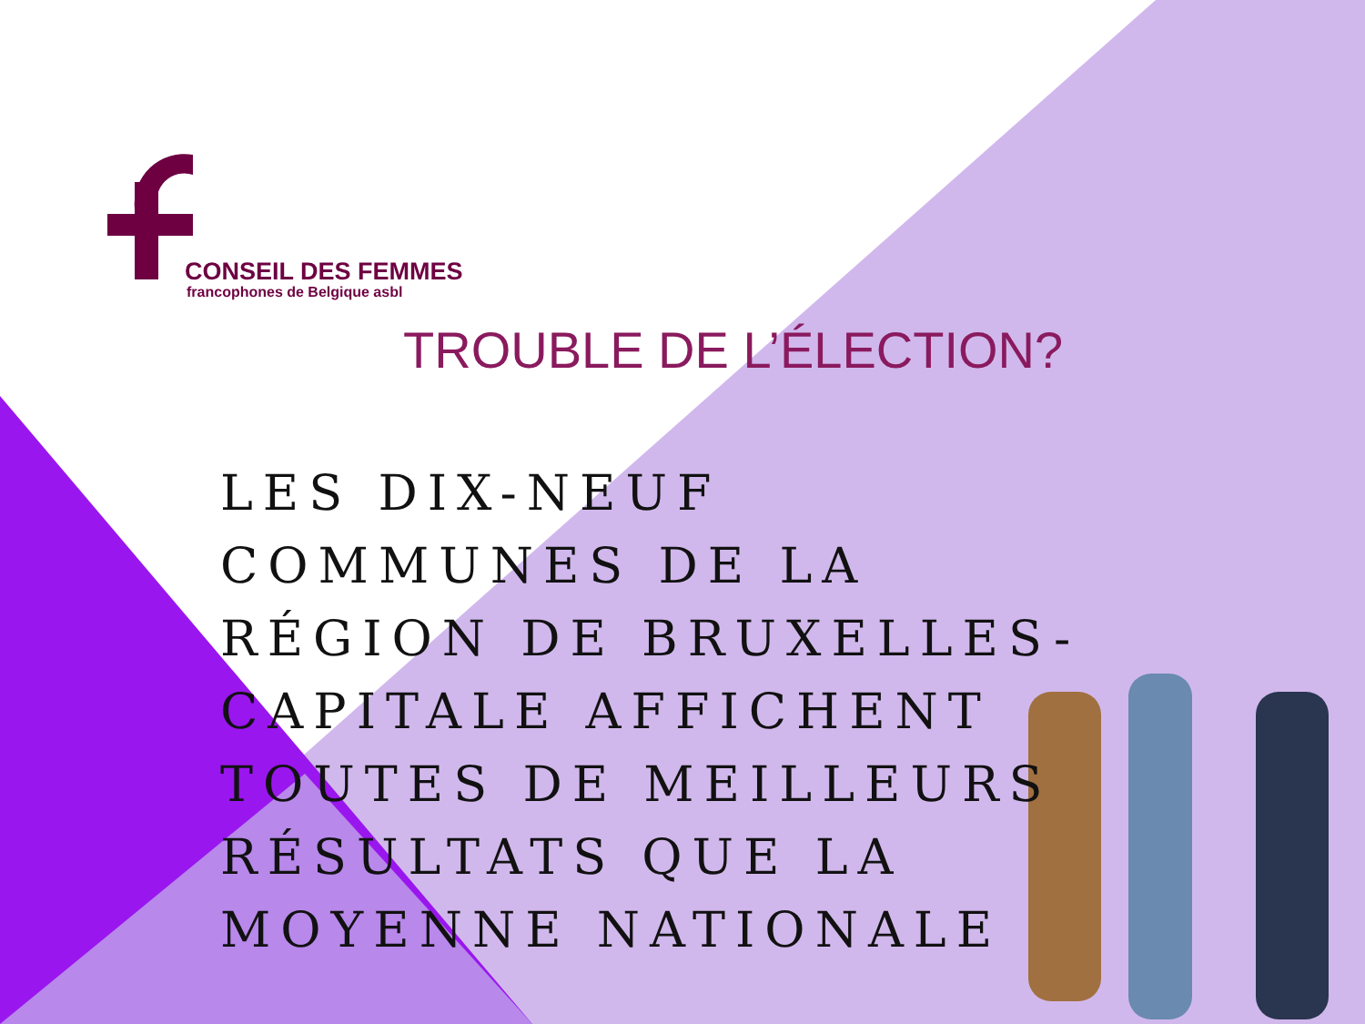CONSEIL DES FEMMES
francophones de Belgique asbl
TROUBLE DE L’ÉLECTION?
LES DIX-NEUF COMMUNES DE LA RÉGION DE BRUXELLES-CAPITALE AFFICHENT TOUTES DE MEILLEURS RÉSULTATS QUE LA MOYENNE NATIONALE